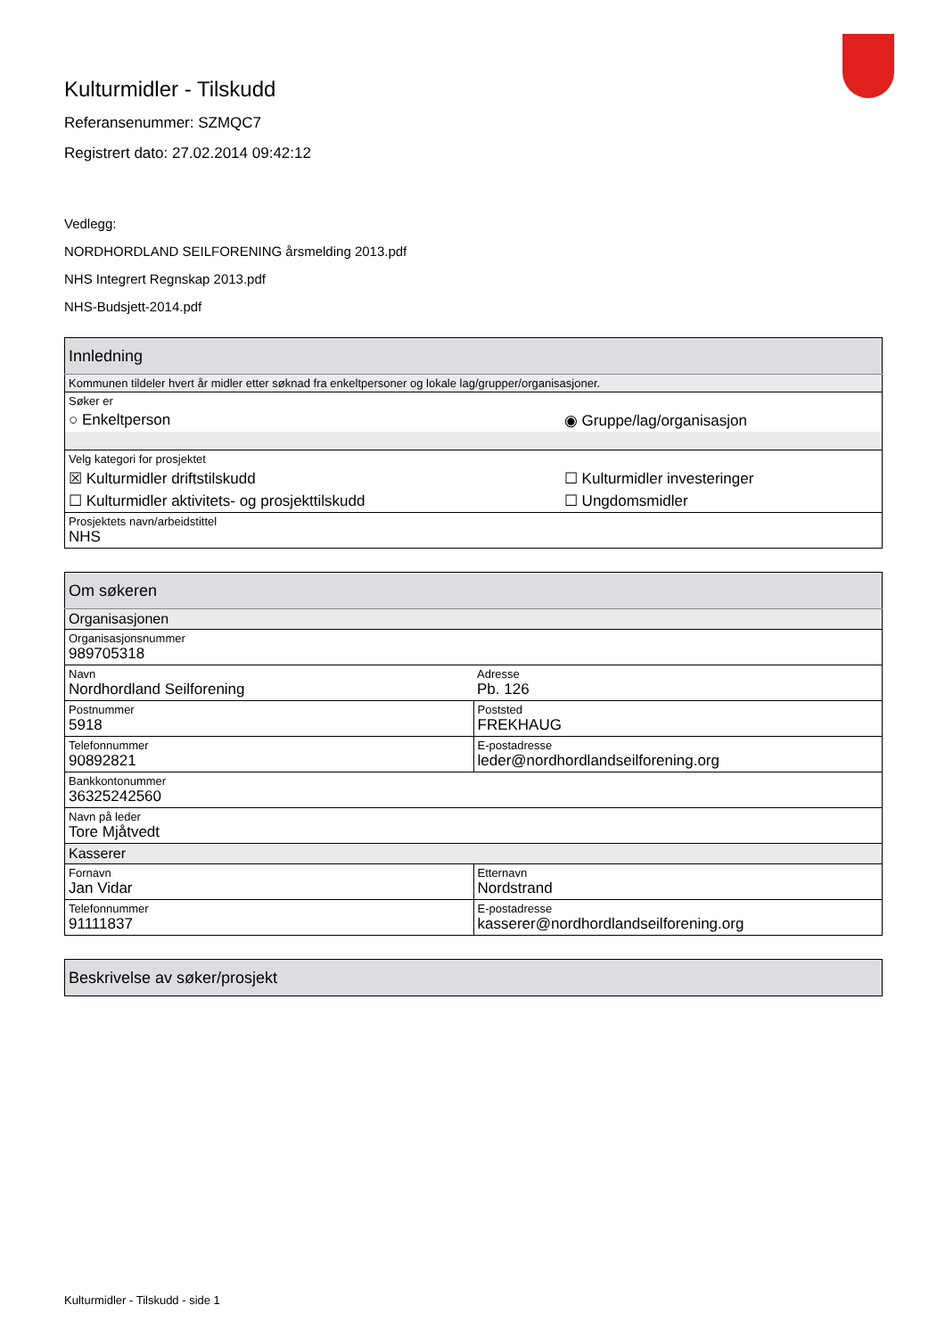Kulturmidler - Tilskudd
Referansenummer: SZMQC7
Registrert dato: 27.02.2014 09:42:12
Vedlegg:
NORDHORDLAND SEILFORENING årsmelding 2013.pdf
NHS Integrert Regnskap 2013.pdf
NHS-Budsjett-2014.pdf
| Innledning | |
| Kommunen tildeler hvert år midler etter søknad fra enkeltpersoner og lokale lag/grupper/organisasjoner. | |
| Søker er | |
| ○ Enkeltperson | ◉ Gruppe/lag/organisasjon |
| Velg kategori for prosjektet | |
| ☒ Kulturmidler driftstilskudd | ☐ Kulturmidler investeringer |
| ☐ Kulturmidler aktivitets- og prosjekttilskudd | ☐ Ungdomsmidler |
| Prosjektets navn/arbeidstittel NHS | |
| Om søkeren | |
| Organisasjonen | |
| Organisasjonsnummer 989705318 | |
| Navn Nordhordland Seilforening | Adresse Pb. 126 |
| Postnummer 5918 | Poststed FREKHAUG |
| Telefonnummer 90892821 | E-postadresse leder@nordhordlandseilforening.org |
| Bankkontonummer 36325242560 | |
| Navn på leder Tore Mjåtvedt | |
| Kasserer | |
| Fornavn Jan Vidar | Etternavn Nordstrand |
| Telefonnummer 91111837 | E-postadresse kasserer@nordhordlandseilforening.org |
| Beskrivelse av søker/prosjekt |
Kulturmidler - Tilskudd - side 1